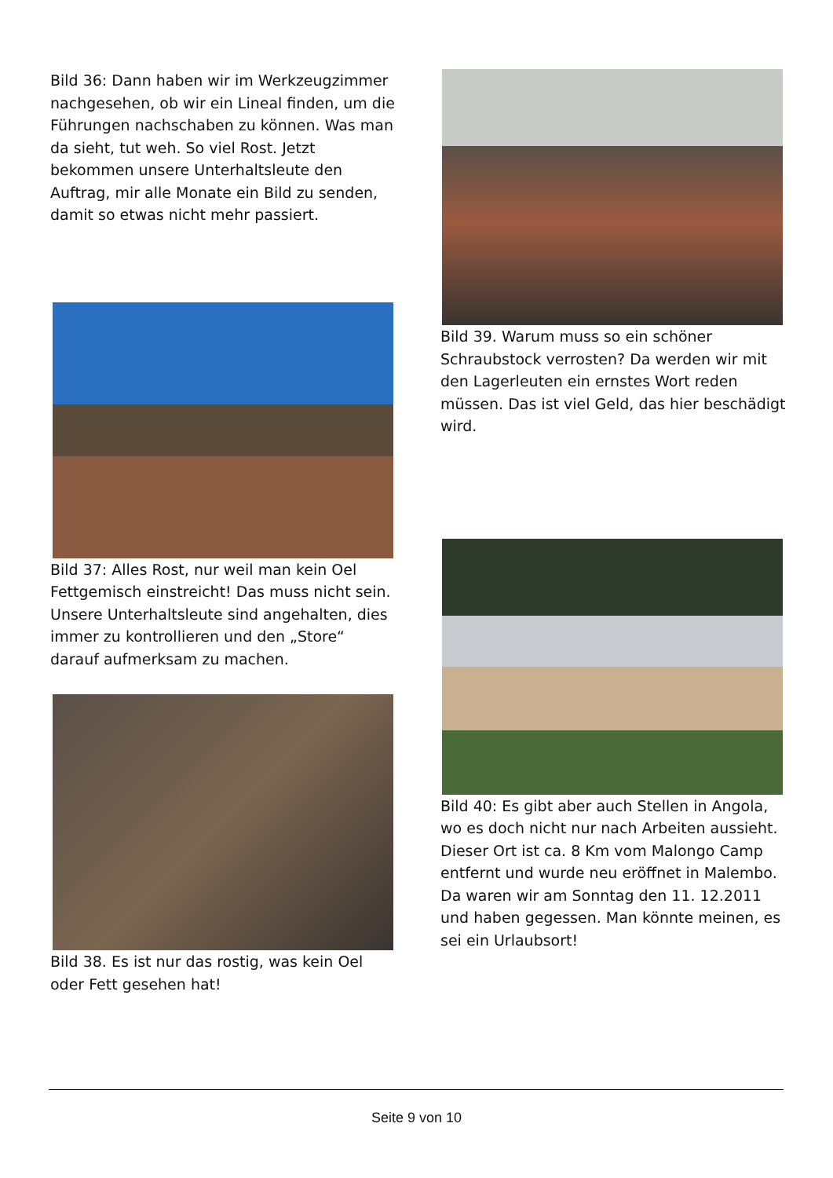Bild 36: Dann haben wir im Werkzeugzimmer nachgesehen, ob wir ein Lineal finden, um die Führungen nachschaben zu können. Was man da sieht, tut weh. So viel Rost. Jetzt bekommen unsere Unterhaltsleute den Auftrag, mir alle Monate ein Bild zu senden, damit so etwas nicht mehr passiert.
Bild 37: Alles Rost, nur weil man kein Oel Fettgemisch einstreicht! Das muss nicht sein. Unsere Unterhaltsleute sind angehalten, dies immer zu kontrollieren und den „Store“ darauf aufmerksam zu machen.
Bild 38. Es ist nur das rostig, was kein Oel oder Fett gesehen hat!
Bild 39. Warum muss so ein schöner Schraubstock verrosten? Da werden wir mit den Lagerleuten ein ernstes Wort reden müssen. Das ist viel Geld, das hier beschädigt wird.
Bild 40: Es gibt aber auch Stellen in Angola, wo es doch nicht nur nach Arbeiten aussieht. Dieser Ort ist ca. 8 Km vom Malongo Camp entfernt und wurde neu eröffnet in Malembo. Da waren wir am Sonntag den 11. 12.2011 und haben gegessen. Man könnte meinen, es sei ein Urlaubsort!
Seite 9 von 10